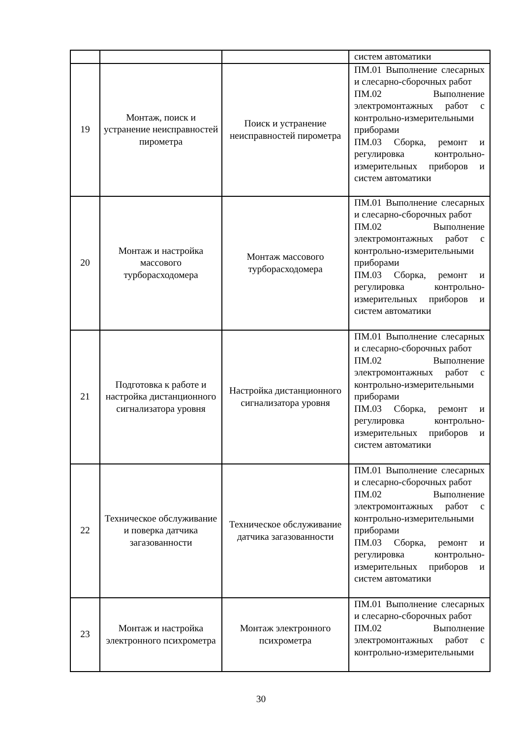| | | | систем автоматики |
| 19 | Монтаж, поиск и устранение неисправностей пирометра | Поиск и устранение неисправностей пирометра | ПМ.01 Выполнение слесарных и слесарно-сборочных работ ПМ.02 Выполнение электромонтажных работ с контрольно-измерительными приборами ПМ.03 Сборка, ремонт и регулировка контрольно-измерительных приборов и систем автоматики |
| 20 | Монтаж и настройка массового турборасходомера | Монтаж массового турборасходомера | ПМ.01 Выполнение слесарных и слесарно-сборочных работ ПМ.02 Выполнение электромонтажных работ с контрольно-измерительными приборами ПМ.03 Сборка, ремонт и регулировка контрольно-измерительных приборов и систем автоматики |
| 21 | Подготовка к работе и настройка дистанционного сигнализатора уровня | Настройка дистанционного сигнализатора уровня | ПМ.01 Выполнение слесарных и слесарно-сборочных работ ПМ.02 Выполнение электромонтажных работ с контрольно-измерительными приборами ПМ.03 Сборка, ремонт и регулировка контрольно-измерительных приборов и систем автоматики |
| 22 | Техническое обслуживание и поверка датчика загазованности | Техническое обслуживание датчика загазованности | ПМ.01 Выполнение слесарных и слесарно-сборочных работ ПМ.02 Выполнение электромонтажных работ с контрольно-измерительными приборами ПМ.03 Сборка, ремонт и регулировка контрольно-измерительных приборов и систем автоматики |
| 23 | Монтаж и настройка электронного психрометра | Монтаж электронного психрометра | ПМ.01 Выполнение слесарных и слесарно-сборочных работ ПМ.02 Выполнение электромонтажных работ с контрольно-измерительными |
30